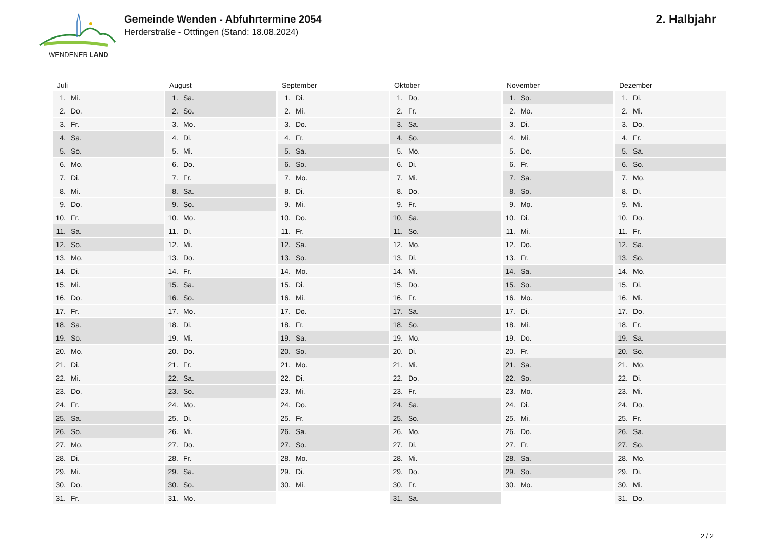WENDENER LAND
Gemeinde Wenden - Abfuhrtermine 2054
Herderstraße - Ottfingen (Stand: 18.08.2024)
2. Halbjahr
| Juli | August | September | Oktober | November | Dezember |
| --- | --- | --- | --- | --- | --- |
| 1. Mi. | 1. Sa. | 1. Di. | 1. Do. | 1. So. | 1. Di. |
| 2. Do. | 2. So. | 2. Mi. | 2. Fr. | 2. Mo. | 2. Mi. |
| 3. Fr. | 3. Mo. | 3. Do. | 3. Sa. | 3. Di. | 3. Do. |
| 4. Sa. | 4. Di. | 4. Fr. | 4. So. | 4. Mi. | 4. Fr. |
| 5. So. | 5. Mi. | 5. Sa. | 5. Mo. | 5. Do. | 5. Sa. |
| 6. Mo. | 6. Do. | 6. So. | 6. Di. | 6. Fr. | 6. So. |
| 7. Di. | 7. Fr. | 7. Mo. | 7. Mi. | 7. Sa. | 7. Mo. |
| 8. Mi. | 8. Sa. | 8. Di. | 8. Do. | 8. So. | 8. Di. |
| 9. Do. | 9. So. | 9. Mi. | 9. Fr. | 9. Mo. | 9. Mi. |
| 10. Fr. | 10. Mo. | 10. Do. | 10. Sa. | 10. Di. | 10. Do. |
| 11. Sa. | 11. Di. | 11. Fr. | 11. So. | 11. Mi. | 11. Fr. |
| 12. So. | 12. Mi. | 12. Sa. | 12. Mo. | 12. Do. | 12. Sa. |
| 13. Mo. | 13. Do. | 13. So. | 13. Di. | 13. Fr. | 13. So. |
| 14. Di. | 14. Fr. | 14. Mo. | 14. Mi. | 14. Sa. | 14. Mo. |
| 15. Mi. | 15. Sa. | 15. Di. | 15. Do. | 15. So. | 15. Di. |
| 16. Do. | 16. So. | 16. Mi. | 16. Fr. | 16. Mo. | 16. Mi. |
| 17. Fr. | 17. Mo. | 17. Do. | 17. Sa. | 17. Di. | 17. Do. |
| 18. Sa. | 18. Di. | 18. Fr. | 18. So. | 18. Mi. | 18. Fr. |
| 19. So. | 19. Mi. | 19. Sa. | 19. Mo. | 19. Do. | 19. Sa. |
| 20. Mo. | 20. Do. | 20. So. | 20. Di. | 20. Fr. | 20. So. |
| 21. Di. | 21. Fr. | 21. Mo. | 21. Mi. | 21. Sa. | 21. Mo. |
| 22. Mi. | 22. Sa. | 22. Di. | 22. Do. | 22. So. | 22. Di. |
| 23. Do. | 23. So. | 23. Mi. | 23. Fr. | 23. Mo. | 23. Mi. |
| 24. Fr. | 24. Mo. | 24. Do. | 24. Sa. | 24. Di. | 24. Do. |
| 25. Sa. | 25. Di. | 25. Fr. | 25. So. | 25. Mi. | 25. Fr. |
| 26. So. | 26. Mi. | 26. Sa. | 26. Mo. | 26. Do. | 26. Sa. |
| 27. Mo. | 27. Do. | 27. So. | 27. Di. | 27. Fr. | 27. So. |
| 28. Di. | 28. Fr. | 28. Mo. | 28. Mi. | 28. Sa. | 28. Mo. |
| 29. Mi. | 29. Sa. | 29. Di. | 29. Do. | 29. So. | 29. Di. |
| 30. Do. | 30. So. | 30. Mi. | 30. Fr. | 30. Mo. | 30. Mi. |
| 31. Fr. | 31. Mo. | | 31. Sa. | | 31. Do. |
2 / 2